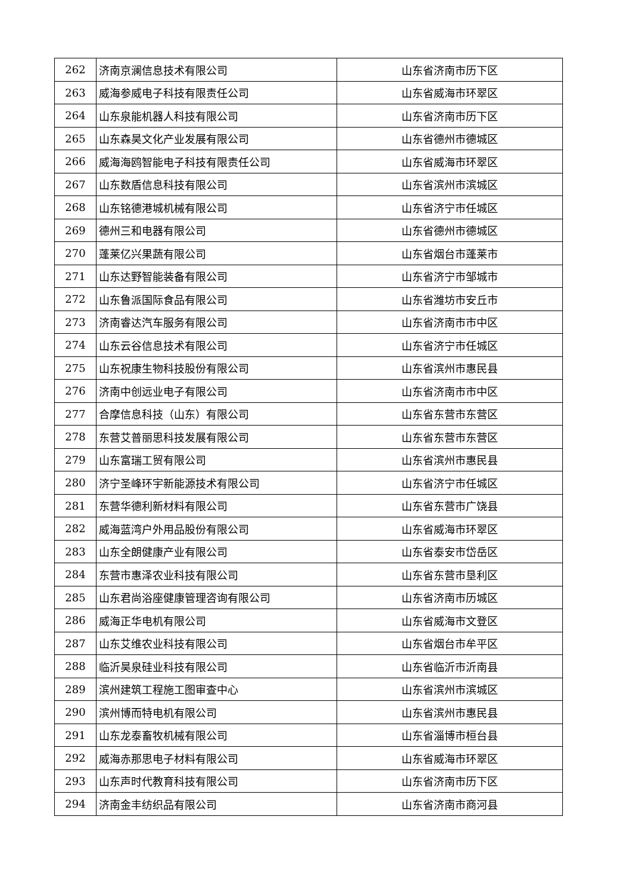| 262 | 济南京澜信息技术有限公司 | 山东省济南市历下区 |
| 263 | 威海参威电子科技有限责任公司 | 山东省威海市环翠区 |
| 264 | 山东泉能机器人科技有限公司 | 山东省济南市历下区 |
| 265 | 山东森昊文化产业发展有限公司 | 山东省德州市德城区 |
| 266 | 威海海鸥智能电子科技有限责任公司 | 山东省威海市环翠区 |
| 267 | 山东数盾信息科技有限公司 | 山东省滨州市滨城区 |
| 268 | 山东铭德港城机械有限公司 | 山东省济宁市任城区 |
| 269 | 德州三和电器有限公司 | 山东省德州市德城区 |
| 270 | 蓬莱亿兴果蔬有限公司 | 山东省烟台市蓬莱市 |
| 271 | 山东达野智能装备有限公司 | 山东省济宁市邹城市 |
| 272 | 山东鲁派国际食品有限公司 | 山东省潍坊市安丘市 |
| 273 | 济南睿达汽车服务有限公司 | 山东省济南市市中区 |
| 274 | 山东云谷信息技术有限公司 | 山东省济宁市任城区 |
| 275 | 山东祝康生物科技股份有限公司 | 山东省滨州市惠民县 |
| 276 | 济南中创远业电子有限公司 | 山东省济南市市中区 |
| 277 | 合摩信息科技（山东）有限公司 | 山东省东营市东营区 |
| 278 | 东营艾普丽思科技发展有限公司 | 山东省东营市东营区 |
| 279 | 山东富瑞工贸有限公司 | 山东省滨州市惠民县 |
| 280 | 济宁圣峰环宇新能源技术有限公司 | 山东省济宁市任城区 |
| 281 | 东营华德利新材料有限公司 | 山东省东营市广饶县 |
| 282 | 威海蓝湾户外用品股份有限公司 | 山东省威海市环翠区 |
| 283 | 山东全朗健康产业有限公司 | 山东省泰安市岱岳区 |
| 284 | 东营市惠泽农业科技有限公司 | 山东省东营市垦利区 |
| 285 | 山东君尚浴座健康管理咨询有限公司 | 山东省济南市历城区 |
| 286 | 威海正华电机有限公司 | 山东省威海市文登区 |
| 287 | 山东艾维农业科技有限公司 | 山东省烟台市牟平区 |
| 288 | 临沂昊泉硅业科技有限公司 | 山东省临沂市沂南县 |
| 289 | 滨州建筑工程施工图审查中心 | 山东省滨州市滨城区 |
| 290 | 滨州博而特电机有限公司 | 山东省滨州市惠民县 |
| 291 | 山东龙泰畜牧机械有限公司 | 山东省淄博市桓台县 |
| 292 | 威海赤那思电子材料有限公司 | 山东省威海市环翠区 |
| 293 | 山东声时代教育科技有限公司 | 山东省济南市历下区 |
| 294 | 济南金丰纺织品有限公司 | 山东省济南市商河县 |